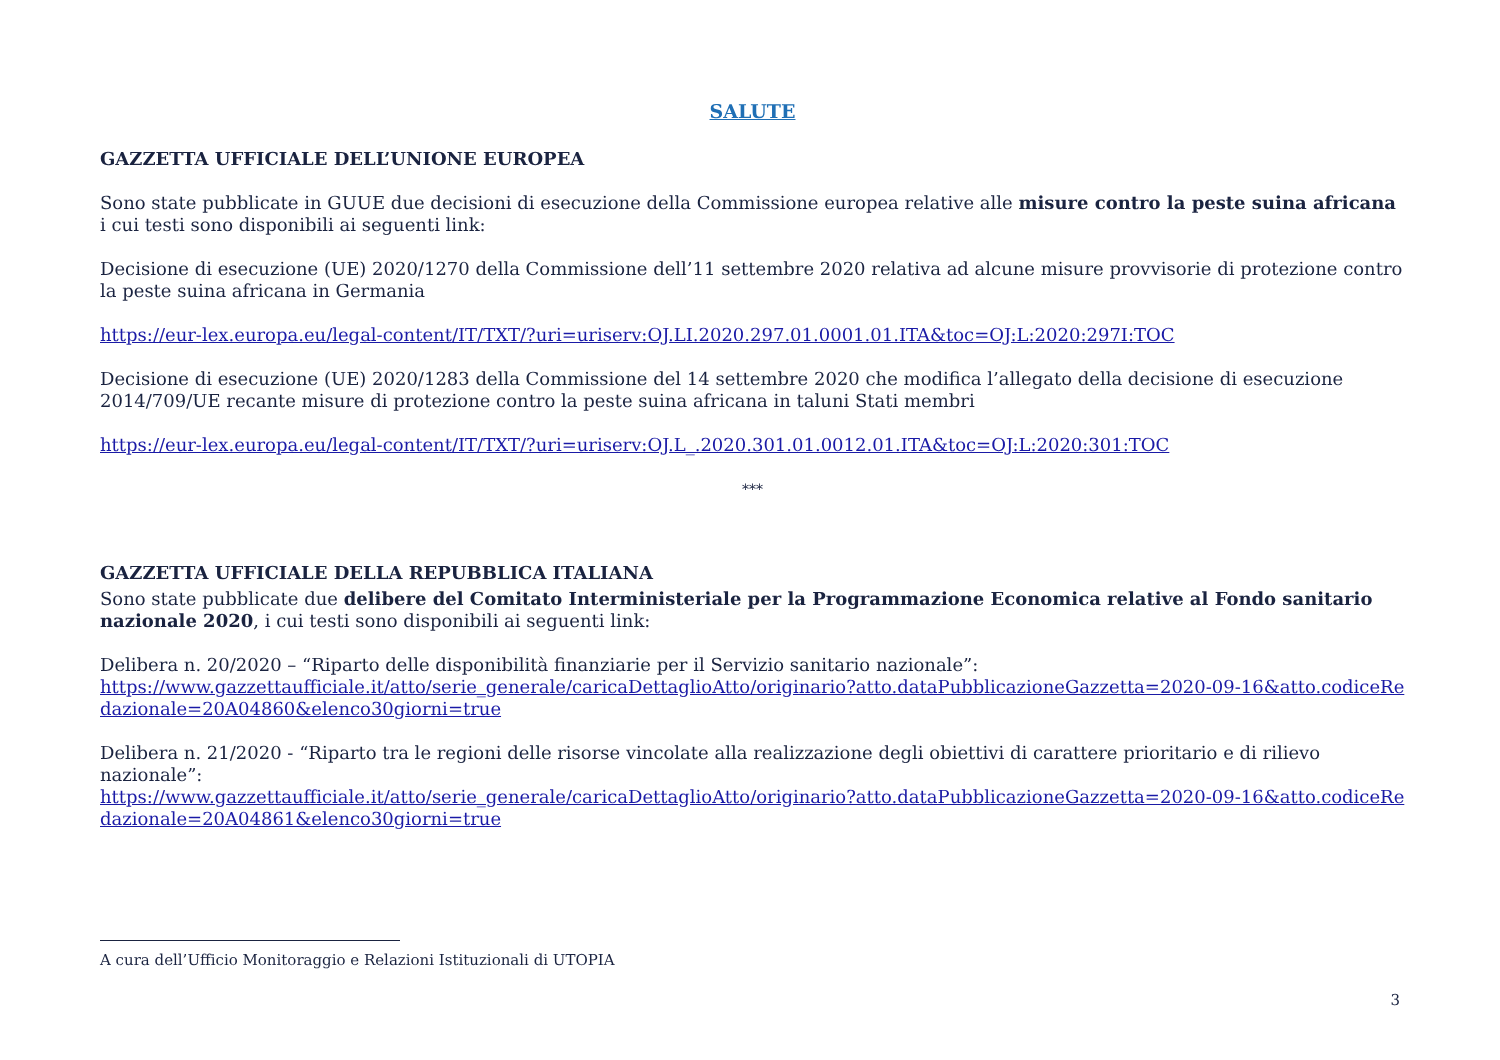SALUTE
GAZZETTA UFFICIALE DELL’UNIONE EUROPEA
Sono state pubblicate in GUUE due decisioni di esecuzione della Commissione europea relative alle misure contro la peste suina africana i cui testi sono disponibili ai seguenti link:
Decisione di esecuzione (UE) 2020/1270 della Commissione dell’11 settembre 2020 relativa ad alcune misure provvisorie di protezione contro la peste suina africana in Germania
https://eur-lex.europa.eu/legal-content/IT/TXT/?uri=uriserv:OJ.LI.2020.297.01.0001.01.ITA&toc=OJ:L:2020:297I:TOC
Decisione di esecuzione (UE) 2020/1283 della Commissione del 14 settembre 2020 che modifica l’allegato della decisione di esecuzione 2014/709/UE recante misure di protezione contro la peste suina africana in taluni Stati membri
https://eur-lex.europa.eu/legal-content/IT/TXT/?uri=uriserv:OJ.L_.2020.301.01.0012.01.ITA&toc=OJ:L:2020:301:TOC
***
GAZZETTA UFFICIALE DELLA REPUBBLICA ITALIANA
Sono state pubblicate due delibere del Comitato Interministeriale per la Programmazione Economica relative al Fondo sanitario nazionale 2020, i cui testi sono disponibili ai seguenti link:
Delibera n. 20/2020 – “Riparto delle disponibilità finanziarie per il Servizio sanitario nazionale”:
https://www.gazzettaufficiale.it/atto/serie_generale/caricaDettaglioAtto/originario?atto.dataPubblicazioneGazzetta=2020-09-16&atto.codiceRedazionale=20A04860&elenco30giorni=true
Delibera n. 21/2020 - “Riparto tra le regioni delle risorse vincolate alla realizzazione degli obiettivi di carattere prioritario e di rilievo nazionale”:
https://www.gazzettaufficiale.it/atto/serie_generale/caricaDettaglioAtto/originario?atto.dataPubblicazioneGazzetta=2020-09-16&atto.codiceRedazionale=20A04861&elenco30giorni=true
A cura dell’Ufficio Monitoraggio e Relazioni Istituzionali di UTOPIA
3